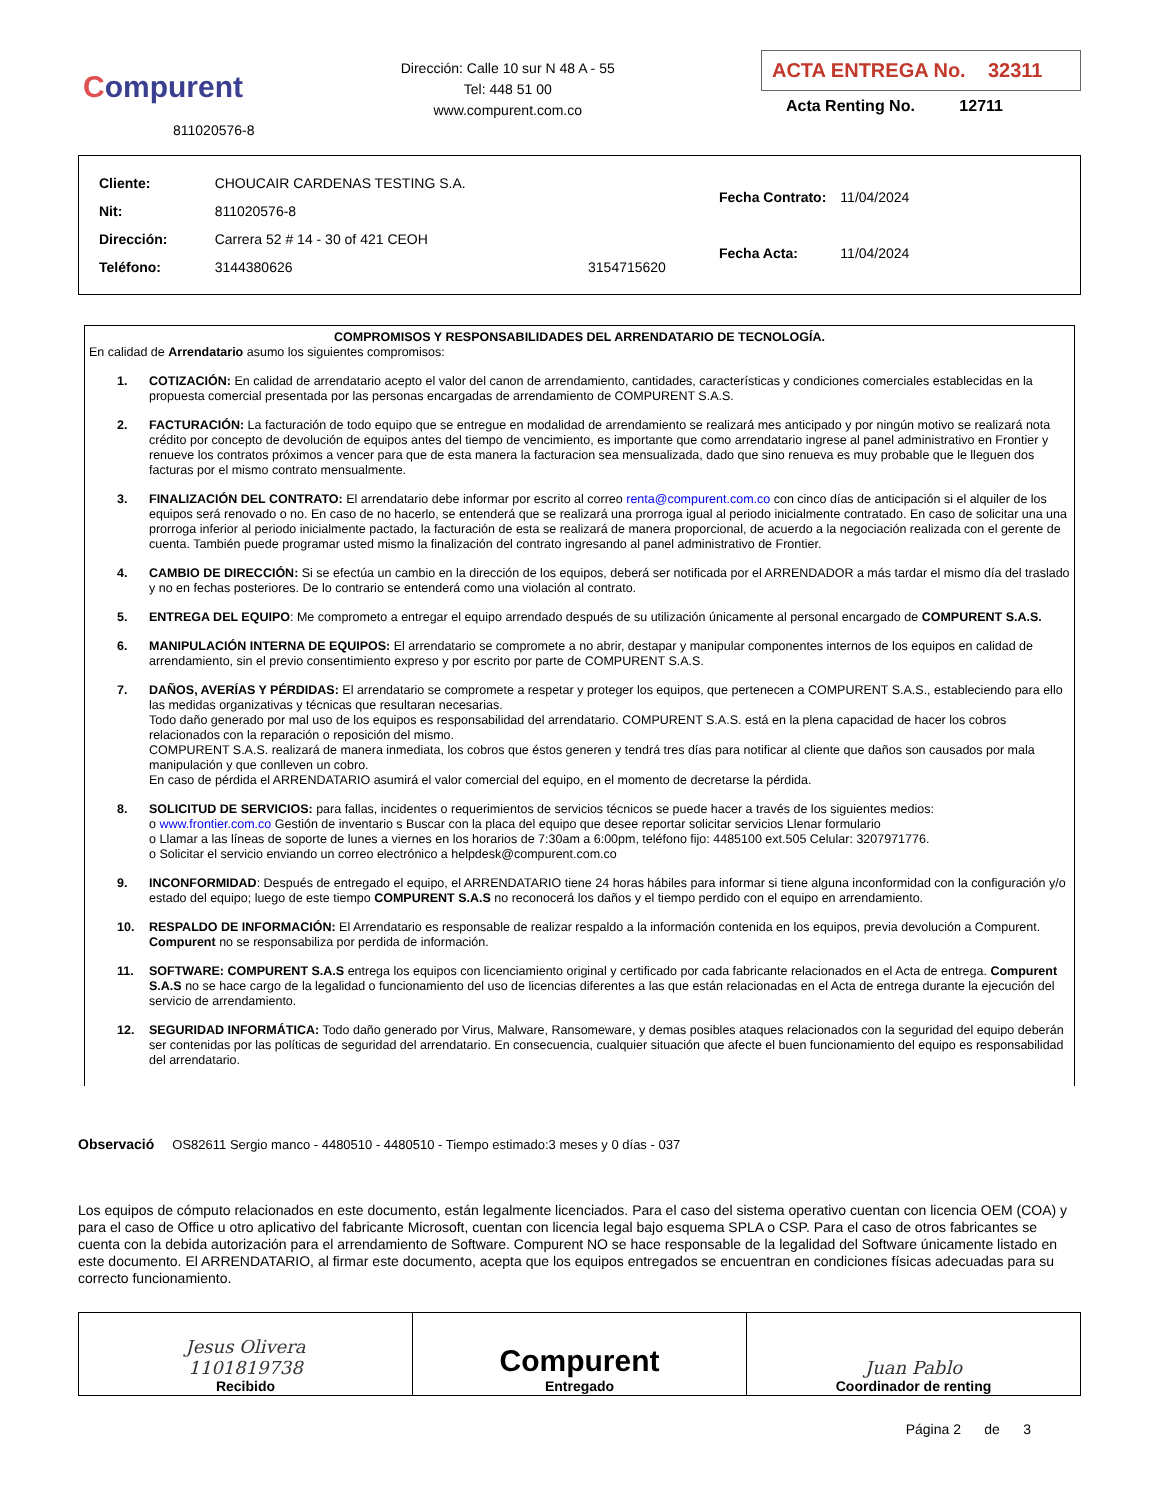Compurent
811020576-8
Dirección: Calle 10 sur N 48 A - 55
Tel: 448 51 00
www.compurent.com.co
ACTA ENTREGA No. 32311
Acta Renting No. 12711
| Cliente: | CHOUCAIR CARDENAS TESTING S.A. | |
| Nit: | 811020576-8 | |
| Dirección: | Carrera 52 # 14 - 30 of 421 CEOH | |
| Teléfono: | 3144380626 | 3154715620 |
| Fecha Contrato: | 11/04/2024 |
| Fecha Acta: | 11/04/2024 |
COMPROMISOS Y RESPONSABILIDADES DEL ARRENDATARIO DE TECNOLOGÍA.
En calidad de Arrendatario asumo los siguientes compromisos:
1. COTIZACIÓN: En calidad de arrendatario acepto el valor del canon de arrendamiento, cantidades, características y condiciones comerciales establecidas en la propuesta comercial presentada por las personas encargadas de arrendamiento de COMPURENT S.A.S.
2. FACTURACIÓN: La facturación de todo equipo que se entregue en modalidad de arrendamiento se realizará mes anticipado y por ningún motivo se realizará nota crédito por concepto de devolución de equipos antes del tiempo de vencimiento, es importante que como arrendatario ingrese al panel administrativo en Frontier y renueve los contratos próximos a vencer para que de esta manera la facturacion sea mensualizada, dado que sino renueva es muy probable que le lleguen dos facturas por el mismo contrato mensualmente.
3. FINALIZACIÓN DEL CONTRATO: El arrendatario debe informar por escrito al correo renta@compurent.com.co con cinco días de anticipación si el alquiler de los equipos será renovado o no. En caso de no hacerlo, se entenderá que se realizará una prorroga igual al periodo inicialmente contratado. En caso de solicitar una una prorroga inferior al periodo inicialmente pactado, la facturación de esta se realizará de manera proporcional, de acuerdo a la negociación realizada con el gerente de cuenta. También puede programar usted mismo la finalización del contrato ingresando al panel administrativo de Frontier.
4. CAMBIO DE DIRECCIÓN: Si se efectúa un cambio en la dirección de los equipos, deberá ser notificada por el ARRENDADOR a más tardar el mismo día del traslado y no en fechas posteriores. De lo contrario se entenderá como una violación al contrato.
5. ENTREGA DEL EQUIPO: Me comprometo a entregar el equipo arrendado después de su utilización únicamente al personal encargado de COMPURENT S.A.S.
6. MANIPULACIÓN INTERNA DE EQUIPOS: El arrendatario se compromete a no abrir, destapar y manipular componentes internos de los equipos en calidad de arrendamiento, sin el previo consentimiento expreso y por escrito por parte de COMPURENT S.A.S.
7. DAÑOS, AVERÍAS Y PÉRDIDAS: El arrendatario se compromete a respetar y proteger los equipos, que pertenecen a COMPURENT S.A.S., estableciendo para ello las medidas organizativas y técnicas que resultaran necesarias.
Todo daño generado por mal uso de los equipos es responsabilidad del arrendatario. COMPURENT S.A.S. está en la plena capacidad de hacer los cobros relacionados con la reparación o reposición del mismo.
COMPURENT S.A.S. realizará de manera inmediata, los cobros que éstos generen y tendrá tres días para notificar al cliente que daños son causados por mala manipulación y que conlleven un cobro.
En caso de pérdida el ARRENDATARIO asumirá el valor comercial del equipo, en el momento de decretarse la pérdida.
8. SOLICITUD DE SERVICIOS: para fallas, incidentes o requerimientos de servicios técnicos se puede hacer a través de los siguientes medios:
o www.frontier.com.co Gestión de inventario s Buscar con la placa del equipo que desee reportar solicitar servicios Llenar formulario
o Llamar a las líneas de soporte de lunes a viernes en los horarios de 7:30am a 6:00pm, teléfono fijo: 4485100 ext.505 Celular: 3207971776.
o Solicitar el servicio enviando un correo electrónico a helpdesk@compurent.com.co
9. INCONFORMIDAD: Después de entregado el equipo, el ARRENDATARIO tiene 24 horas hábiles para informar si tiene alguna inconformidad con la configuración y/o estado del equipo; luego de este tiempo COMPURENT S.A.S no reconocerá los daños y el tiempo perdido con el equipo en arrendamiento.
10. RESPALDO DE INFORMACIÓN: El Arrendatario es responsable de realizar respaldo a la información contenida en los equipos, previa devolución a Compurent. Compurent no se responsabiliza por perdida de información.
11. SOFTWARE: COMPURENT S.A.S entrega los equipos con licenciamiento original y certificado por cada fabricante relacionados en el Acta de entrega. Compurent S.A.S no se hace cargo de la legalidad o funcionamiento del uso de licencias diferentes a las que están relacionadas en el Acta de entrega durante la ejecución del servicio de arrendamiento.
12. SEGURIDAD INFORMÁTICA: Todo daño generado por Virus, Malware, Ransomeware, y demas posibles ataques relacionados con la seguridad del equipo deberán ser contenidas por las políticas de seguridad del arrendatario. En consecuencia, cualquier situación que afecte el buen funcionamiento del equipo es responsabilidad del arrendatario.
Observació OS82611 Sergio manco - 4480510 - 4480510 - Tiempo estimado:3 meses y 0 días - 037
Los equipos de cómputo relacionados en este documento, están legalmente licenciados. Para el caso del sistema operativo cuentan con licencia OEM (COA) y para el caso de Office u otro aplicativo del fabricante Microsoft, cuentan con licencia legal bajo esquema SPLA o CSP. Para el caso de otros fabricantes se cuenta con la debida autorización para el arrendamiento de Software. Compurent NO se hace responsable de la legalidad del Software únicamente listado en este documento. El ARRENDATARIO, al firmar este documento, acepta que los equipos entregados se encuentran en condiciones físicas adecuadas para su correcto funcionamiento.
| Jesus Olivera 1101819738 Recibido | Compurent Entregado | Juan Pablo Coordinador de renting |
Página 2 de 3